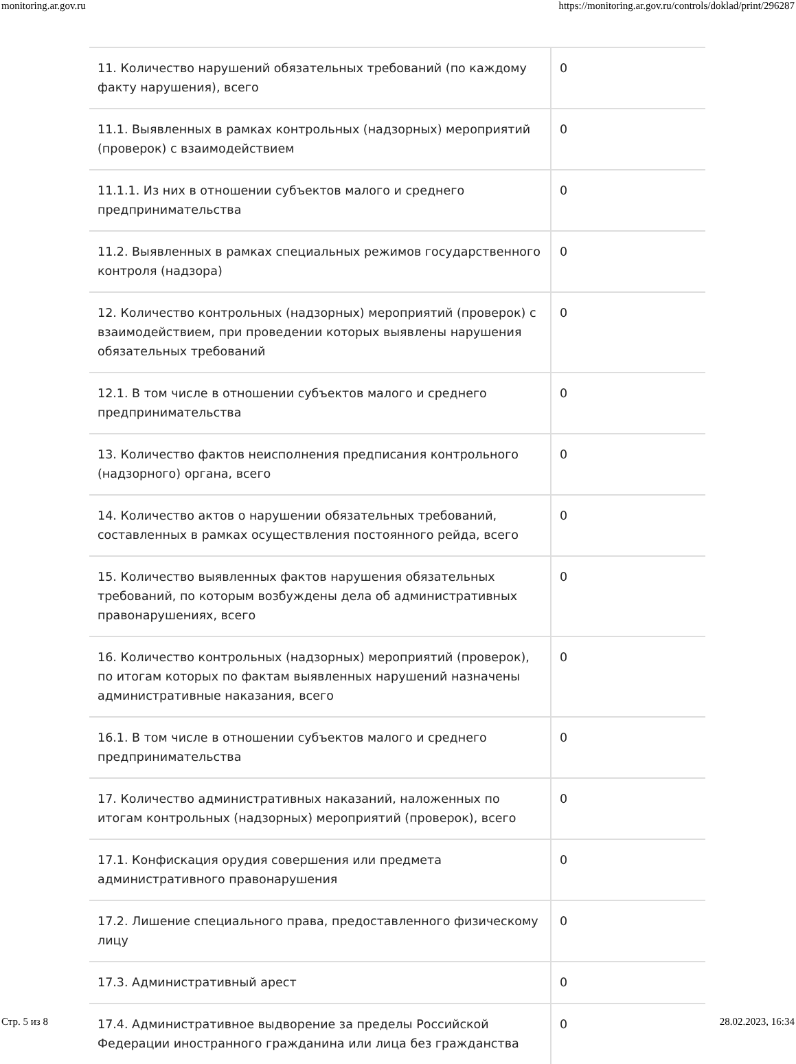monitoring.ar.gov.ru https://monitoring.ar.gov.ru/controls/doklad/print/296287
| 11. Количество нарушений обязательных требований (по каждому факту нарушения), всего | 0 |
| 11.1. Выявленных в рамках контрольных (надзорных) мероприятий (проверок) с взаимодействием | 0 |
| 11.1.1. Из них в отношении субъектов малого и среднего предпринимательства | 0 |
| 11.2. Выявленных в рамках специальных режимов государственного контроля (надзора) | 0 |
| 12. Количество контрольных (надзорных) мероприятий (проверок) с взаимодействием, при проведении которых выявлены нарушения обязательных требований | 0 |
| 12.1. В том числе в отношении субъектов малого и среднего предпринимательства | 0 |
| 13. Количество фактов неисполнения предписания контрольного (надзорного) органа, всего | 0 |
| 14. Количество актов о нарушении обязательных требований, составленных в рамках осуществления постоянного рейда, всего | 0 |
| 15. Количество выявленных фактов нарушения обязательных требований, по которым возбуждены дела об административных правонарушениях, всего | 0 |
| 16. Количество контрольных (надзорных) мероприятий (проверок), по итогам которых по фактам выявленных нарушений назначены административные наказания, всего | 0 |
| 16.1. В том числе в отношении субъектов малого и среднего предпринимательства | 0 |
| 17. Количество административных наказаний, наложенных по итогам контрольных (надзорных) мероприятий (проверок), всего | 0 |
| 17.1. Конфискация орудия совершения или предмета административного правонарушения | 0 |
| 17.2. Лишение специального права, предоставленного физическому лицу | 0 |
| 17.3. Административный арест | 0 |
| 17.4. Административное выдворение за пределы Российской Федерации иностранного гражданина или лица без гражданства | 0 |
Стр. 5 из 8 28.02.2023, 16:34